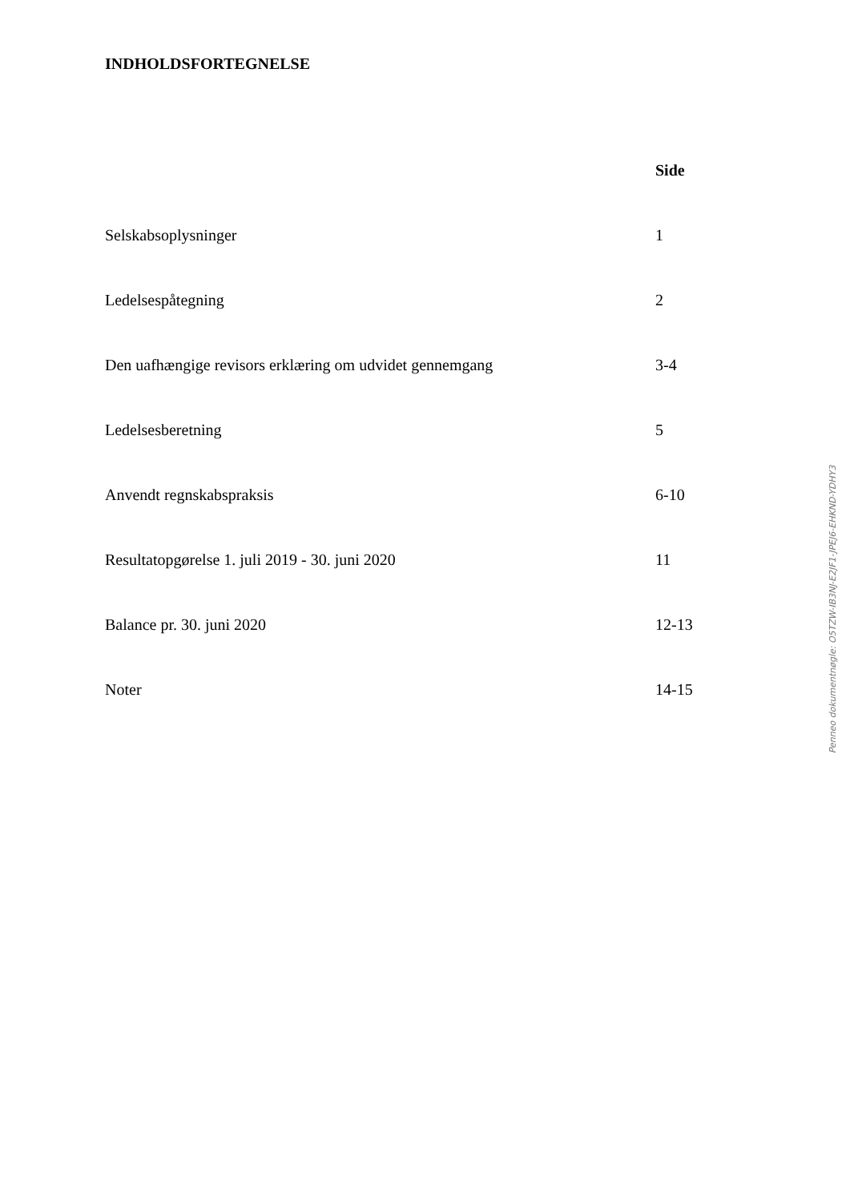INDHOLDSFORTEGNELSE
| | Side |
| Selskabsoplysninger | 1 |
| Ledelsespåtegning | 2 |
| Den uafhængige revisors erklæring om udvidet gennemgang | 3-4 |
| Ledelsesberetning | 5 |
| Anvendt regnskabspraksis | 6-10 |
| Resultatopgørelse 1. juli 2019 - 30. juni 2020 | 11 |
| Balance pr. 30. juni 2020 | 12-13 |
| Noter | 14-15 |
Penneo dokumentnøgle: O5TZW-IB3NJ-E2JF1-JPEJ6-EHKND-YDHY3